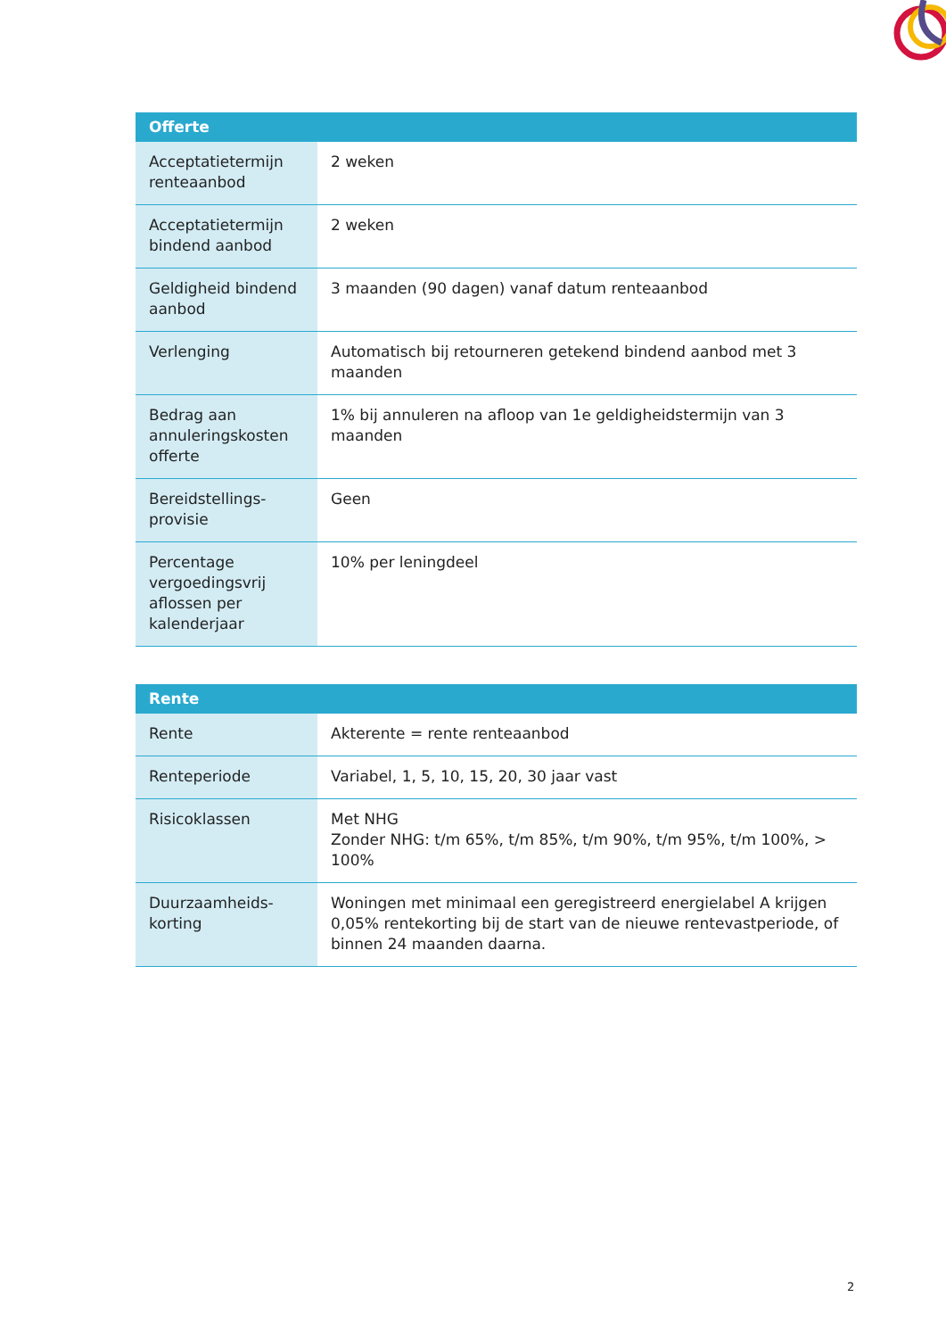| Offerte | |
| --- | --- |
| Acceptatietermijn renteaanbod | 2 weken |
| Acceptatietermijn bindend aanbod | 2 weken |
| Geldigheid bindend aanbod | 3 maanden (90 dagen) vanaf datum renteaanbod |
| Verlenging | Automatisch bij retourneren getekend bindend aanbod met 3 maanden |
| Bedrag aan annuleringskosten offerte | 1% bij annuleren na afloop van 1e geldigheidstermijn van 3 maanden |
| Bereidstellings-provisie | Geen |
| Percentage vergoedingsvrij aflossen per kalenderjaar | 10% per leningdeel |
| Rente | |
| --- | --- |
| Rente | Akterente = rente renteaanbod |
| Renteperiode | Variabel, 1, 5, 10, 15, 20, 30 jaar vast |
| Risicoklassen | Met NHG Zonder NHG: t/m 65%, t/m 85%, t/m 90%, t/m 95%, t/m 100%, > 100% |
| Duurzaamheids-korting | Woningen met minimaal een geregistreerd energielabel A krijgen 0,05% rentekorting bij de start van de nieuwe rentevastperiode, of binnen 24 maanden daarna. |
2